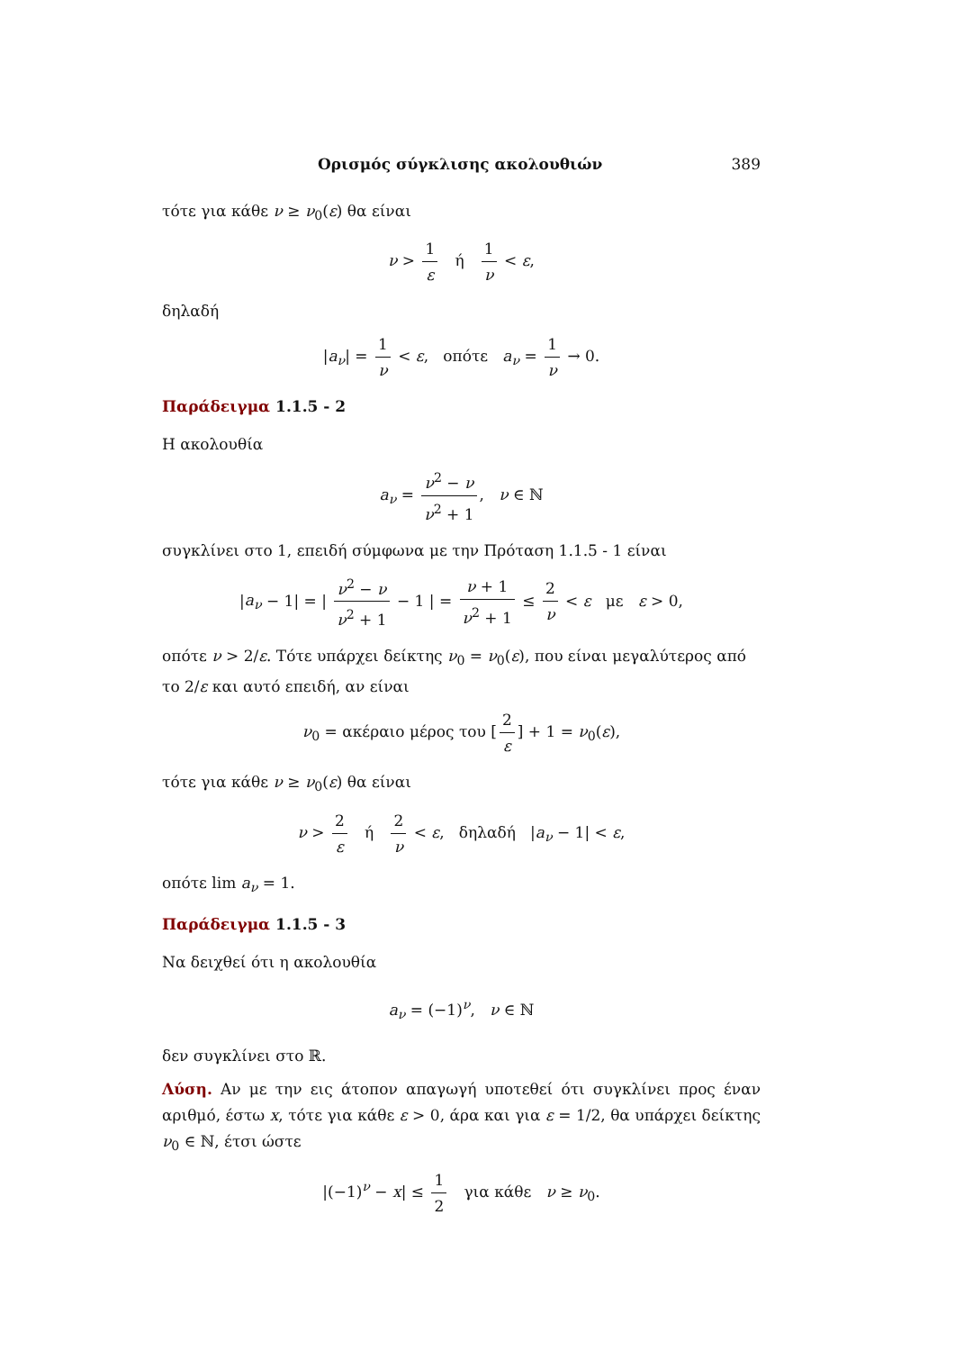Ορισμός σύγκλισης ακολουθιών 389
τότε για κάθε ν ≥ ν<sub>0</sub>(ε) θα είναι
ν > 1 ε ή 1 ν < ε,
δηλαδή
|a<sub>ν</sub>| = 1 ν < ε, οπότε a<sub>ν</sub> = 1 ν → 0.
Παράδειγμα 1.1.5 - 2
Η ακολουθία
a<sub>ν</sub> = ν<sup>2</sup> − ν ν<sup>2</sup> + 1, ν ∈ ℕ
συγκλίνει στο 1, επειδή σύμφωνα με την Πρόταση 1.1.5 - 1 είναι
|a<sub>ν</sub> − 1| = | ν<sup>2</sup> − ν ν<sup>2</sup> + 1 − 1 | = ν + 1 ν<sup>2</sup> + 1 ≤ 2 ν < ε με ε > 0,
οπότε ν > 2/ε. Τότε υπάρχει δείκτης ν<sub>0</sub> = ν<sub>0</sub>(ε), που είναι μεγαλύτερος από το 2/ε και αυτό επειδή, αν είναι
ν<sub>0</sub> = ακέραιο μέρος του [2 ε] + 1 = ν<sub>0</sub>(ε),
τότε για κάθε ν ≥ ν<sub>0</sub>(ε) θα είναι
ν > 2 ε ή 2 ν < ε, δηλαδή |a<sub>ν</sub> − 1| < ε,
οπότε lim a<sub>ν</sub> = 1.
Παράδειγμα 1.1.5 - 3
Να δειχθεί ότι η ακολουθία
a<sub>ν</sub> = (−1)<sup>ν</sup>, ν ∈ ℕ
δεν συγκλίνει στο ℝ.
Λύση. Αν με την εις άτοπον απαγωγή υποτεθεί ότι συγκλίνει προς έναν αριθμό, έστω x, τότε για κάθε ε > 0, άρα και για ε = 1/2, θα υπάρχει δείκτης ν<sub>0</sub> ∈ ℕ, έτσι ώστε
|(−1)<sup>ν</sup> − x| ≤ 1 2 για κάθε ν ≥ ν<sub>0</sub>.